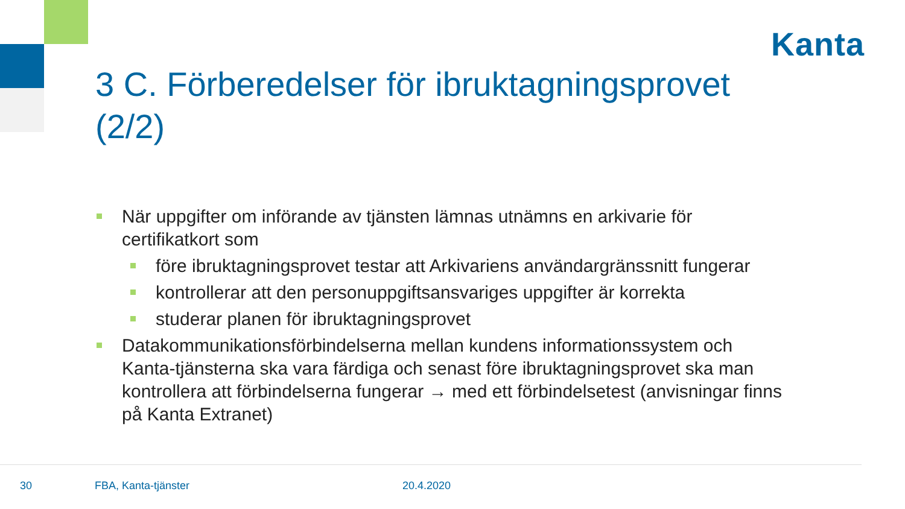Kanta
3 C. Förberedelser för ibruktagningsprovet (2/2)
När uppgifter om införande av tjänsten lämnas utnämns en arkivarie för certifikatkort som
före ibruktagningsprovet testar att Arkivariens användargränssnitt fungerar
kontrollerar att den personuppgiftsansvariges uppgifter är korrekta
studerar planen för ibruktagningsprovet
Datakommunikationsförbindelserna mellan kundens informationssystem och Kanta-tjänsterna ska vara färdiga och senast före ibruktagningsprovet ska man kontrollera att förbindelserna fungerar → med ett förbindelsetest (anvisningar finns på Kanta Extranet)
30 FBA, Kanta-tjänster 20.4.2020